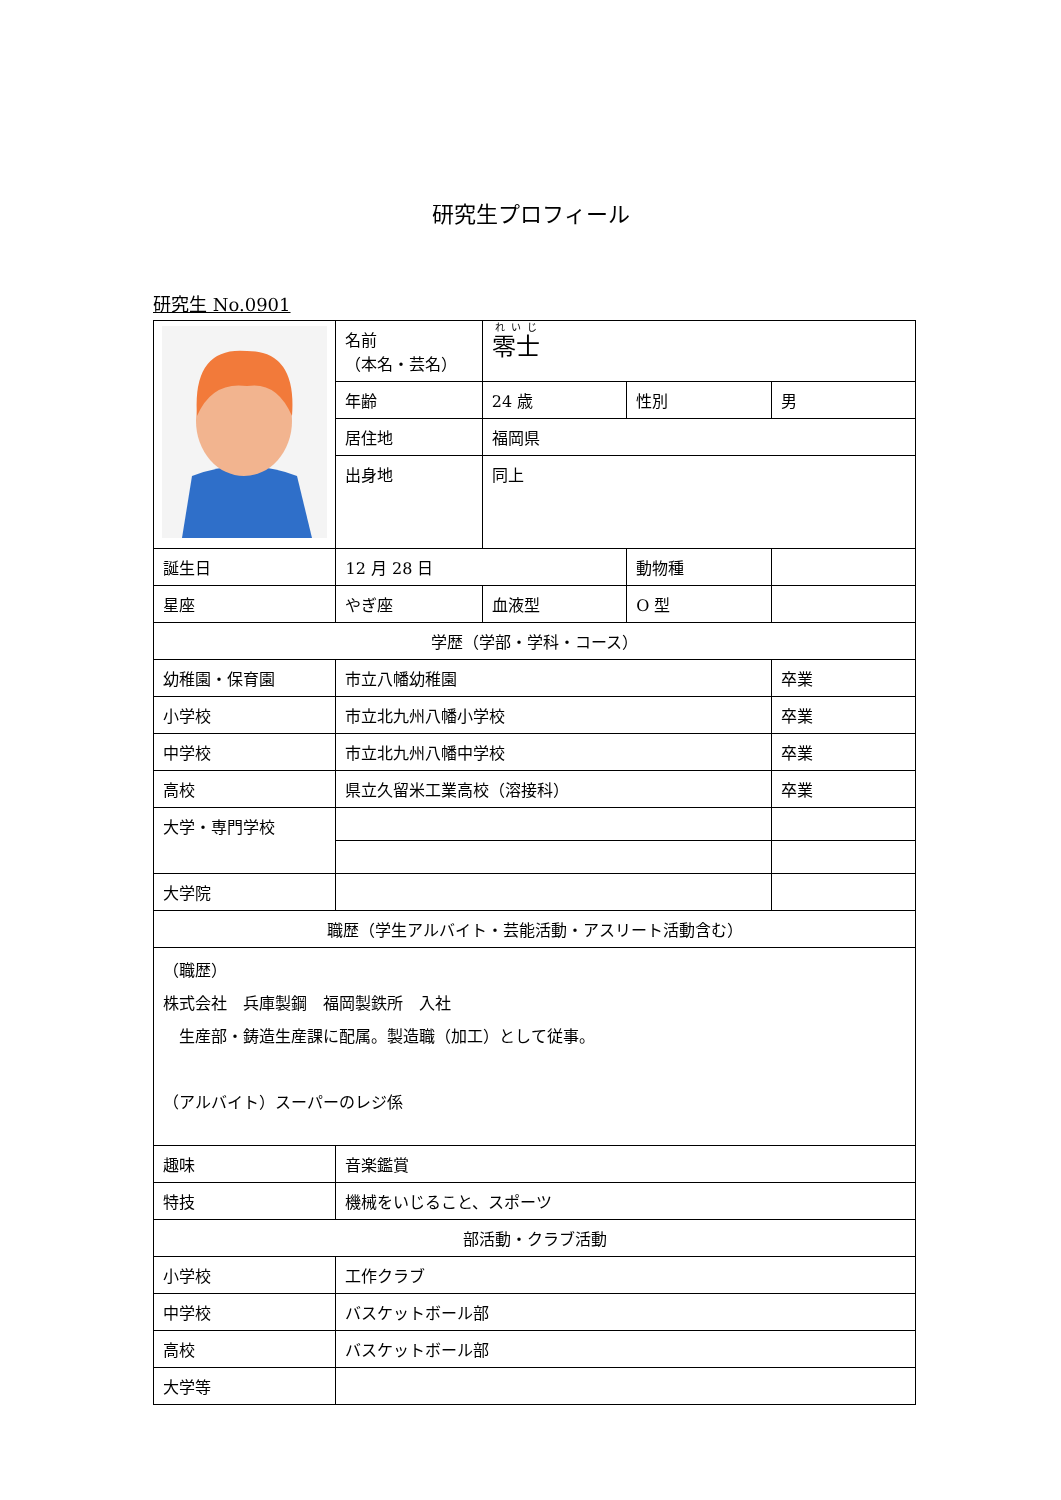研究生プロフィール
研究生 No.0901
| | 名前 （本名・芸名） | 零士 | | |
| | 年齢 | 24 歳 | 性別 | 男 |
| | 居住地 | 福岡県 | | |
| | 出身地 | 同上 | | |
| 誕生日 | 12 月 28 日 | | 動物種 | |
| 星座 | やぎ座 | 血液型 | O 型 | |
| 学歴（学部・学科・コース） | | | | |
| 幼稚園・保育園 | 市立八幡幼稚園 | | | 卒業 |
| 小学校 | 市立北九州八幡小学校 | | | 卒業 |
| 中学校 | 市立北九州八幡中学校 | | | 卒業 |
| 高校 | 県立久留米工業高校（溶接科） | | | 卒業 |
| 大学・専門学校 | | | | |
| 大学院 | | | | |
| 職歴（学生アルバイト・芸能活動・アスリート活動含む） | | | | |
| （職歴） 株式会社 兵庫製鋼 福岡製鉄所 入社 生産部・鋳造生産課に配属。製造職（加工）として従事。 （アルバイト）スーパーのレジ係 | | | | |
| 趣味 | 音楽鑑賞 | | | |
| 特技 | 機械をいじること、スポーツ | | | |
| 部活動・クラブ活動 | | | | |
| 小学校 | 工作クラブ | | | |
| 中学校 | バスケットボール部 | | | |
| 高校 | バスケットボール部 | | | |
| 大学等 | | | | |